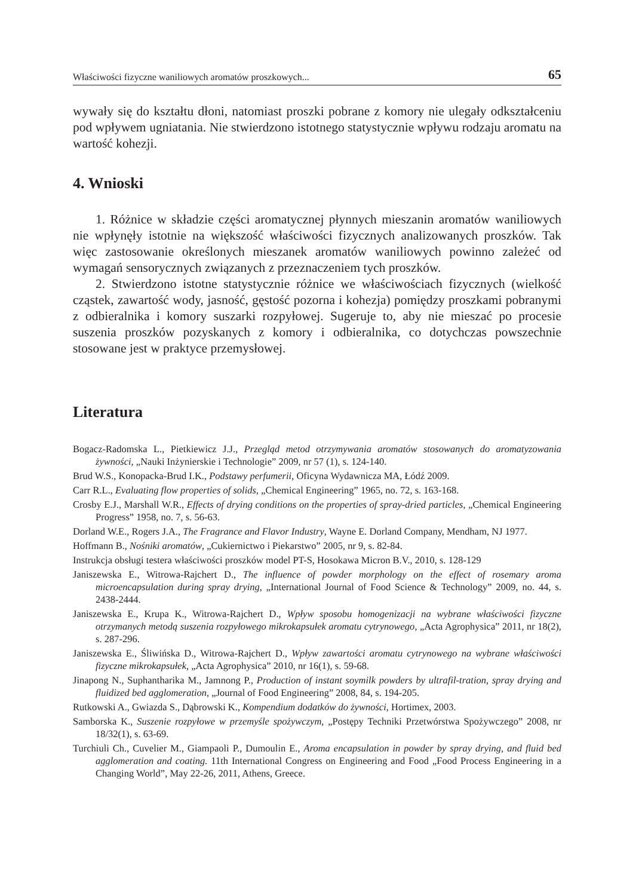Właściwości fizyczne waniliowych aromatów proszkowych... 65
wywały się do kształtu dłoni, natomiast proszki pobrane z komory nie ulegały odkształceniu pod wpływem ugniatania. Nie stwierdzono istotnego statystycznie wpływu rodzaju aromatu na wartość kohezji.
4. Wnioski
1. Różnice w składzie części aromatycznej płynnych mieszanin aromatów waniliowych nie wpłynęły istotnie na większość właściwości fizycznych analizowanych proszków. Tak więc zastosowanie określonych mieszanek aromatów waniliowych powinno zależeć od wymagań sensorycznych związanych z przeznaczeniem tych proszków.
2. Stwierdzono istotne statystycznie różnice we właściwościach fizycznych (wielkość cząstek, zawartość wody, jasność, gęstość pozorna i kohezja) pomiędzy proszkami pobranymi z odbieralnika i komory suszarki rozpyłowej. Sugeruje to, aby nie mieszać po procesie suszenia proszków pozyskanych z komory i odbieralnika, co dotychczas powszechnie stosowane jest w praktyce przemysłowej.
Literatura
Bogacz-Radomska L., Pietkiewicz J.J., Przegląd metod otrzymywania aromatów stosowanych do aromatyzowania żywności, „Nauki Inżynierskie i Technologie” 2009, nr 57 (1), s. 124-140.
Brud W.S., Konopacka-Brud I.K., Podstawy perfumerii, Oficyna Wydawnicza MA, Łódź 2009.
Carr R.L., Evaluating flow properties of solids, „Chemical Engineering” 1965, no. 72, s. 163-168.
Crosby E.J., Marshall W.R., Effects of drying conditions on the properties of spray-dried particles, „Chemical Engineering Progress” 1958, no. 7, s. 56-63.
Dorland W.E., Rogers J.A., The Fragrance and Flavor Industry, Wayne E. Dorland Company, Mendham, NJ 1977.
Hoffmann B., Nośniki aromatów, „Cukiernictwo i Piekarstwo” 2005, nr 9, s. 82-84.
Instrukcja obsługi testera właściwości proszków model PT-S, Hosokawa Micron B.V., 2010, s. 128-129
Janiszewska E., Witrowa-Rajchert D., The influence of powder morphology on the effect of rosemary aroma microencapsulation during spray drying, „International Journal of Food Science & Technology” 2009, no. 44, s. 2438-2444.
Janiszewska E., Krupa K., Witrowa-Rajchert D., Wpływ sposobu homogenizacji na wybrane właściwości fizyczne otrzymanych metodą suszenia rozpyłowego mikrokapsułek aromatu cytrynowego, „Acta Agrophysica” 2011, nr 18(2), s. 287-296.
Janiszewska E., Śliwińska D., Witrowa-Rajchert D., Wpływ zawartości aromatu cytrynowego na wybrane właściwości fizyczne mikrokapsułek, „Acta Agrophysica” 2010, nr 16(1), s. 59-68.
Jinapong N., Suphantharika M., Jamnong P., Production of instant soymilk powders by ultrafil-tration, spray drying and fluidized bed agglomeration, „Journal of Food Engineering” 2008, 84, s. 194-205.
Rutkowski A., Gwiazda S., Dąbrowski K., Kompendium dodatków do żywności, Hortimex, 2003.
Samborska K., Suszenie rozpyłowe w przemyśle spożywczym, „Postępy Techniki Przetwórstwa Spożywczego” 2008, nr 18/32(1), s. 63-69.
Turchiuli Ch., Cuvelier M., Giampaoli P., Dumoulin E., Aroma encapsulation in powder by spray drying, and fluid bed agglomeration and coating. 11th International Congress on Engineering and Food „Food Process Engineering in a Changing World”, May 22-26, 2011, Athens, Greece.